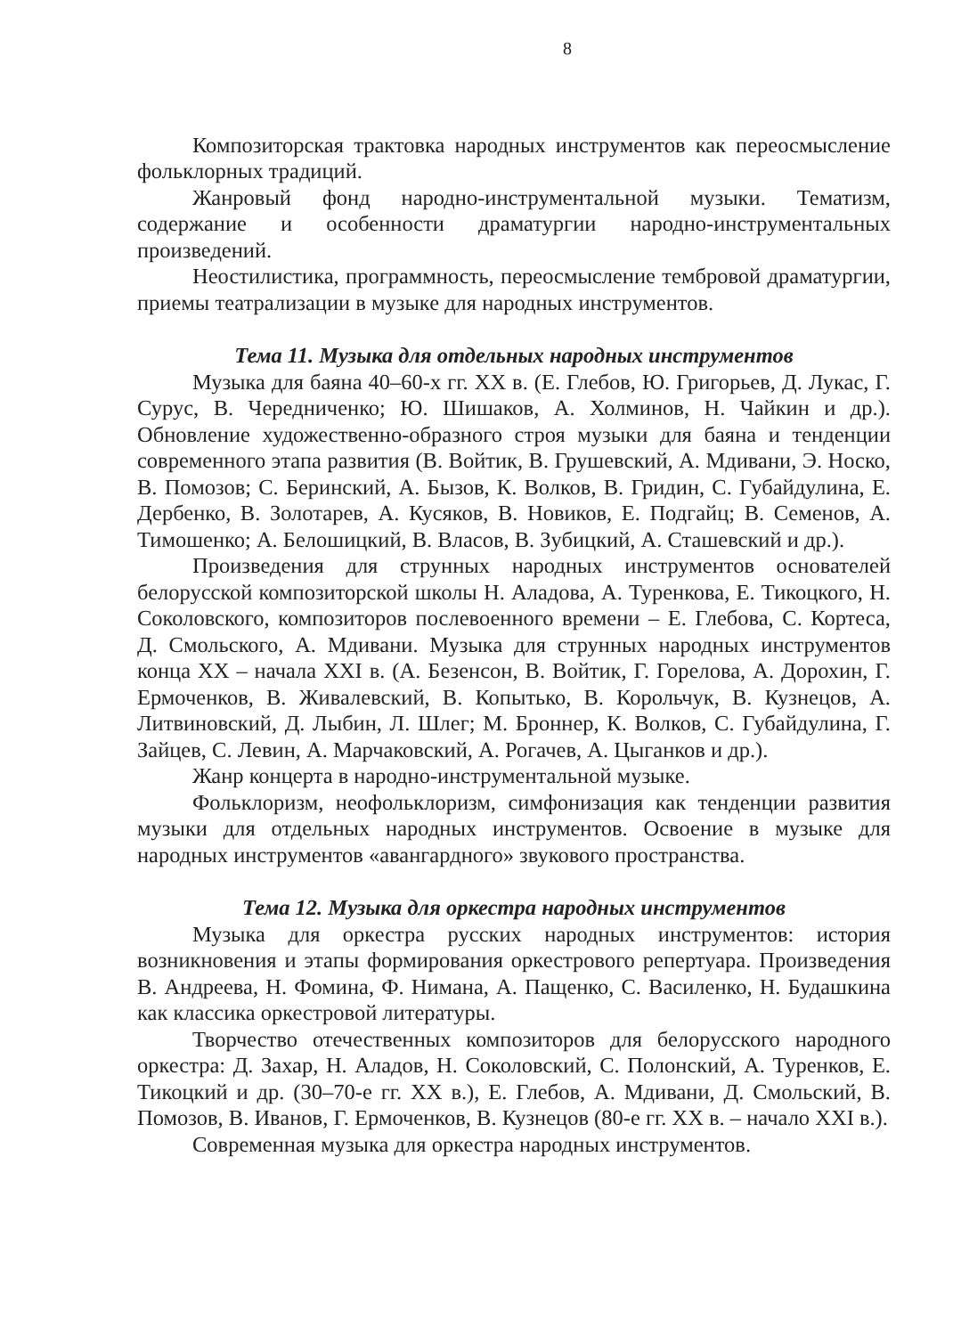8
Композиторская трактовка народных инструментов как переосмысление фольклорных традиций.
Жанровый фонд народно-инструментальной музыки. Тематизм, содержание и особенности драматургии народно-инструментальных произведений.
Неостилистика, программность, переосмысление тембровой драматургии, приемы театрализации в музыке для народных инструментов.
Тема 11. Музыка для отдельных народных инструментов
Музыка для баяна 40–60-х гг. XX в. (Е. Глебов, Ю. Григорьев, Д. Лукас, Г. Сурус, В. Чередниченко; Ю. Шишаков, А. Холминов, Н. Чайкин и др.). Обновление художественно-образного строя музыки для баяна и тенденции современного этапа развития (В. Войтик, В. Грушевский, А. Мдивани, Э. Носко, В. Помозов; С. Беринский, А. Бызов, К. Волков, В. Гридин, С. Губайдулина, Е. Дербенко, В. Золотарев, А. Кусяков, В. Новиков, Е. Подгайц; В. Семенов, А. Тимошенко; А. Белошицкий, В. Власов, В. Зубицкий, А. Сташевский и др.).
Произведения для струнных народных инструментов основателей белорусской композиторской школы Н. Аладова, А. Туренкова, Е. Тикоцкого, Н. Соколовского, композиторов послевоенного времени – Е. Глебова, С. Кортеса, Д. Смольского, А. Мдивани. Музыка для струнных народных инструментов конца XX – начала XXI в. (А. Безенсон, В. Войтик, Г. Горелова, А. Дорохин, Г. Ермоченков, В. Живалевский, В. Копытько, В. Корольчук, В. Кузнецов, А. Литвиновский, Д. Лыбин, Л. Шлег; М. Броннер, К. Волков, С. Губайдулина, Г. Зайцев, С. Левин, А. Марчаковский, А. Рогачев, А. Цыганков и др.).
Жанр концерта в народно-инструментальной музыке.
Фольклоризм, неофольклоризм, симфонизация как тенденции развития музыки для отдельных народных инструментов. Освоение в музыке для народных инструментов «авангардного» звукового пространства.
Тема 12. Музыка для оркестра народных инструментов
Музыка для оркестра русских народных инструментов: история возникновения и этапы формирования оркестрового репертуара. Произведения В. Андреева, Н. Фомина, Ф. Нимана, А. Пащенко, С. Василенко, Н. Будашкина как классика оркестровой литературы.
Творчество отечественных композиторов для белорусского народного оркестра: Д. Захар, Н. Аладов, Н. Соколовский, С. Полонский, А. Туренков, Е. Тикоцкий и др. (30–70-е гг. XX в.), Е. Глебов, А. Мдивани, Д. Смольский, В. Помозов, В. Иванов, Г. Ермоченков, В. Кузнецов (80-е гг. XX в. – начало XXI в.).
Современная музыка для оркестра народных инструментов.